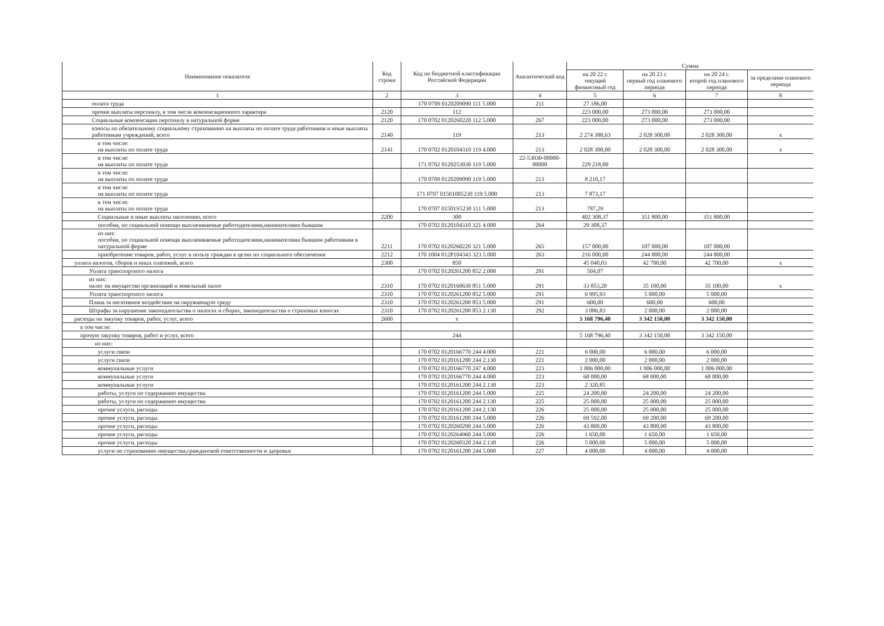| Наименование показателя | Код строки | Код по бюджетной классификации Российской Федерации | Аналитический код | Сумма | | | |
| --- | --- | --- | --- | --- | --- | --- | --- |
| | | | | на 20 22 г. текущий финансовый год | на 20 23 г. первый год планового периода | на 20 24 г. второй год планового периода | за пределами планового периода |
| 1 | 2 | 3 | 4 | 5 | 6 | 7 | 8 |
| оплата труда | | 170 0709 0120209090 111 5.000 | 211 | 27 186,00 | | | |
| прочие выплаты персоналу, в том числе компенсационного характера | 2120 | 112 | | 223 000,00 | 273 000,00 | 273 000,00 | |
| Социальные компенсации персоналу в натуральной форме | 2120 | 170 0702 0120260220 112 5.000 | 267 | 223 000,00 | 273 000,00 | 273 000,00 | |
| взносы по обязательному социальному страхованию на выплаты по оплате труда работников и иные выплаты работникам учреждений, всего | 2140 | 119 | 213 | 2 274 388,63 | 2 028 300,00 | 2 028 300,00 | x |
| в том числе: на выплаты по оплате труда | 2141 | 170 0702 0120104310 119 4.000 | 213 | 2 028 300,00 | 2 028 300,00 | 2 028 300,00 | x |
| в том числе: на выплаты по оплате труда | | 171 0702 0120253030 119 5.000 | 22-53030-00000-00000 | 229 218,00 | | | |
| в том числе: на выплаты по оплате труда | | 170 0709 0120209090 119 5.000 | 213 | 8 210,17 | | | |
| в том числе: на выплаты по оплате труда | | 171 0707 01501005230 119 5.000 | 213 | 7 873,17 | | | |
| в том числе: на выплаты по оплате труда | | 170 0707 01501S5230 111 5.000 | 213 | 787,29 | | | |
| Социальные и иные выплаты населению, всего | 2200 | 300 | | 402 308,37 | 351 800,00 | 351 800,00 | |
| пособия, по социальной помощи выплачиваемые работодателями,нанимателями бывшим | | 170 0702 0120104310 321 4.000 | 264 | 29 308,37 | | | |
| из них: пособия, по социальной помощи выплачиваемые работодателями,нанимателями бывшим работникам в натуральной форме | 2211 | 170 0702 0120260220 321 5.000 | 265 | 157 000,00 | 107 000,00 | 107 000,00 | |
| приобретение товаров, работ, услуг в пользу граждан в целях их социального обеспечения | 2212 | 170 1004 012P104343 323 5.000 | 263 | 216 000,00 | 244 800,00 | 244 800,00 | |
| уплата налогов, сборов и иных платежей, всего | 2300 | 850 | | 45 040,03 | 42 700,00 | 42 700,00 | x |
| Уплата транспортного налога | | 170 0702 0120261200 852 2.000 | 291 | 504,07 | | | |
| из них: налог на имущество организаций и земельный налог | 2310 | 170 0702 0120160630 851 5.000 | 291 | 33 853,20 | 35 100,00 | 35 100,00 | x |
| Уплата транспортного налога | 2310 | 170 0702 0120261200 852 5.000 | 291 | 6 995,93 | 5 000,00 | 5 000,00 | |
| Плана за негативное воздействие на окружающую среду | 2310 | 170 0702 0120261200 853 5.000 | 291 | 600,00 | 600,00 | 600,00 | |
| Штрафы за нарушение законодательства о налогах и сборах, законодательства о страховых взносах | 2310 | 170 0702 0120261200 853 2.130 | 292 | 3 086,83 | 2 000,00 | 2 000,00 | |
| расходы на закупку товаров, работ, услуг, всего | 2600 | x | | 5 168 796,40 | 3 342 150,00 | 3 342 150,00 | |
| в том числе: | | | | | | | |
| прочую закупку товаров, работ и услуг, всего | | 244 | | 5 168 796,40 | 3 342 150,00 | 3 342 150,00 | |
| из них: | | | | | | | |
| услуги связи | | 170 0702 0120166770 244 4.000 | 221 | 6 000,00 | 6 000,00 | 6 000,00 | |
| услуги связи | | 170 0702 0120161200 244 2.130 | 221 | 2 000,00 | 2 000,00 | 2 000,00 | |
| коммунальные услуги | | 170 0702 0120166770 247 4.000 | 223 | 1 006 000,00 | 1 006 000,00 | 1 006 000,00 | |
| коммунальные услуги | | 170 0702 0120166770 244 4.000 | 223 | 68 000,00 | 68 000,00 | 68 000,00 | |
| коммунальные услуги | | 170 0702 0120161200 244 2.130 | 223 | 2 320,85 | | | |
| работы, услуги по содержанию имущества | | 170 0702 0120161200 244 5.000 | 225 | 24 200,00 | 24 200,00 | 24 200,00 | |
| работы, услуги по содержанию имущества | | 170 0702 0120161200 244 2.130 | 225 | 25 000,00 | 25 000,00 | 25 000,00 | |
| прочие услуги, расходы | | 170 0702 0120161200 244 2.130 | 226 | 25 000,00 | 25 000,00 | 25 000,00 | |
| прочие услуги, расходы | | 170 0702 0120161200 244 5.000 | 226 | 69 592,00 | 69 200,00 | 69 200,00 | |
| прочие услуги, расходы | | 170 0702 0120260290 244 5.000 | 226 | 43 800,00 | 43 800,00 | 43 800,00 | |
| прочие услуги, расходы | | 170 0702 0120264960 244 5.000 | 226 | 1 650,00 | 1 650,00 | 1 650,00 | |
| прочие услуги, расходы | | 170 0702 0120260320 244 2.130 | 226 | 5 000,00 | 5 000,00 | 5 000,00 | |
| услуги по страхованию имущества,гражданской ответственности и здоровья | | 170 0702 0120161200 244 5.000 | 227 | 4 000,00 | 4 000,00 | 4 000,00 | |